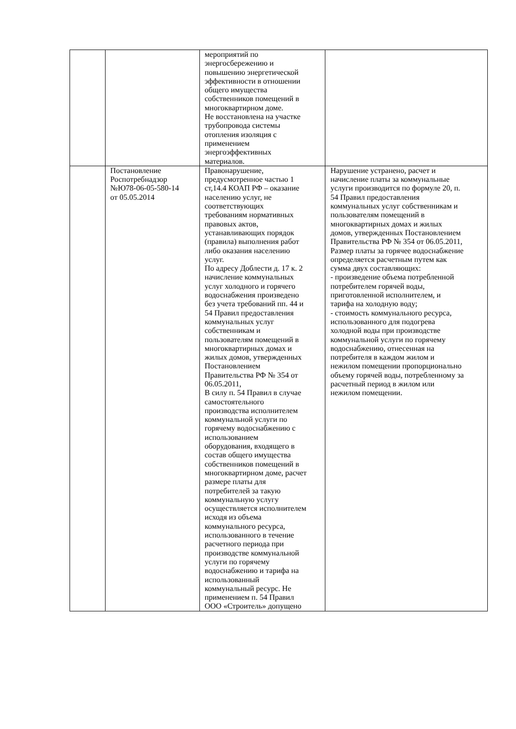| | | мероприятий по энергосбережению и повышению энергетической эффективности в отношении общего имущества собственников помещений в многоквартирном доме. Не восстановлена на участке трубопровода системы отопления изоляция с применением энергоэффективных материалов. | |
| | Постановление Роспотребнадзор №Ю78-06-05-580-14 от 05.05.2014 | Правонарушение, предусмотренное частью 1 ст,14.4 КОАП РФ – оказание населению услуг, не соответствующих требованиям нормативных правовых актов, устанавливающих порядок (правила) выполнения работ либо оказания населению услуг. По адресу Доблести д. 17 к. 2 начисление коммунальных услуг холодного и горячего водоснабжения произведено без учета требований пп. 44 и 54 Правил предоставления коммунальных услуг собственникам и пользователям помещений в многоквартирных домах и жилых домов, утвержденных Постановлением Правительства РФ № 354 от 06.05.2011, В силу п. 54 Правил в случае самостоятельного производства исполнителем коммунальной услуги по горячему водоснабжению с использованием оборудования, входящего в состав общего имущества собственников помещений в многоквартирном доме, расчет размере платы для потребителей за такую коммунальную услугу осуществляется исполнителем исходя из объема коммунального ресурса, использованного в течение расчетного периода при производстве коммунальной услуги по горячему водоснабжению и тарифа на использованный коммунальный ресурс. Не применением п. 54 Правил ООО «Строитель» допущено | Нарушение устранено, расчет и начисление платы за коммунальные услуги производится по формуле 20, п. 54 Правил предоставления коммунальных услуг собственникам и пользователям помещений в многоквартирных домах и жилых домов, утвержденных Постановлением Правительства РФ № 354 от 06.05.2011, Размер платы за горячее водоснабжение определяется расчетным путем как сумма двух составляющих: - произведение объема потребленной потребителем горячей воды, приготовленной исполнителем, и тарифа на холодную воду; - стоимость коммунального ресурса, использованного для подогрева холодной воды при производстве коммунальной услуги по горячему водоснабжению, отнесенная на потребителя в каждом жилом и нежилом помещении пропорционально объему горячей воды, потребленному за расчетный период в жилом или нежилом помещении. |